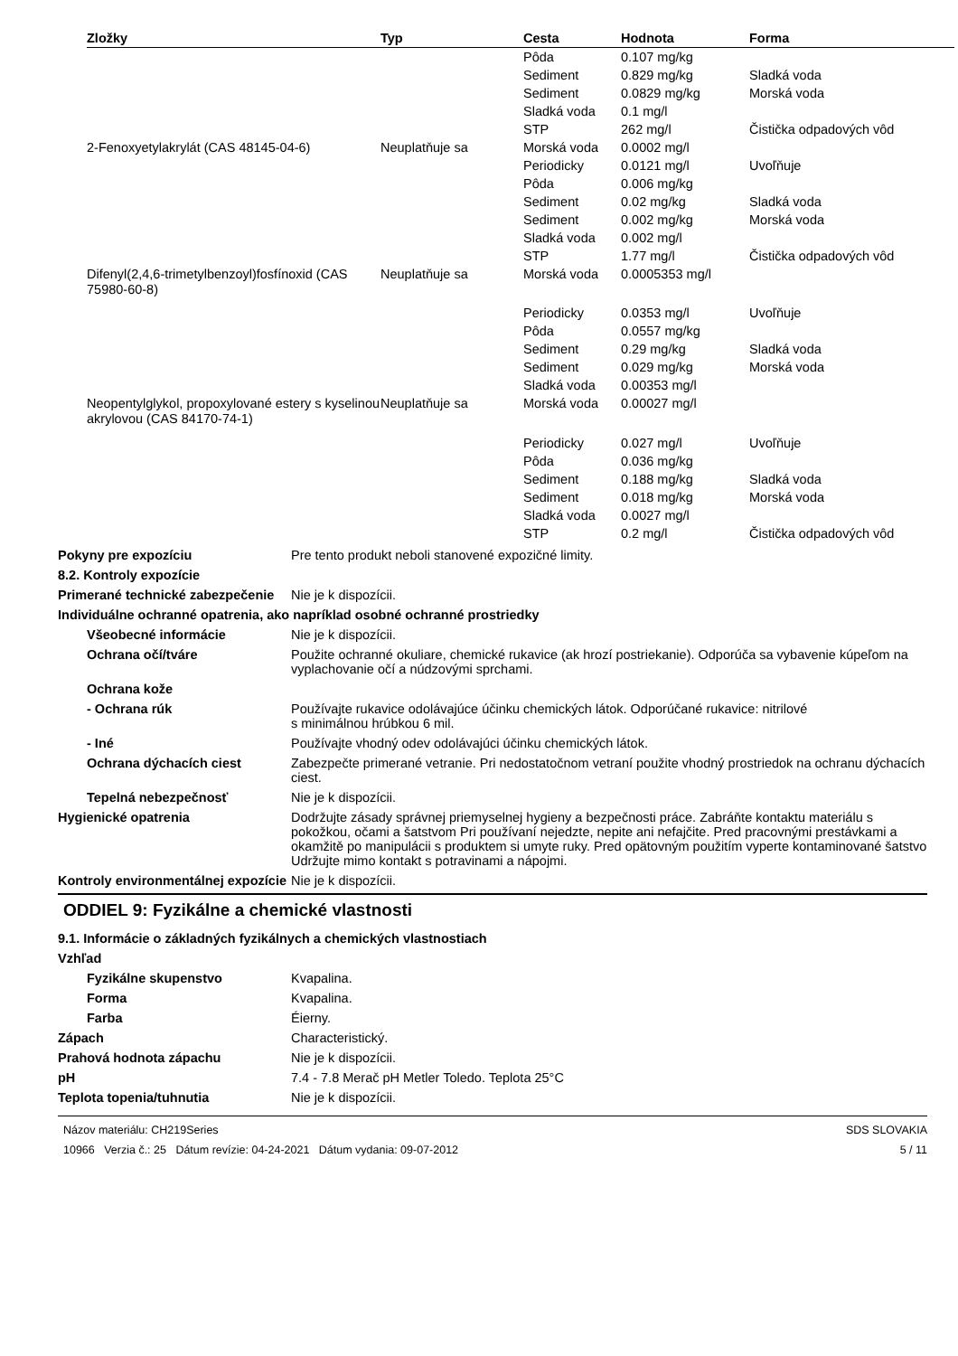| Zložky | Typ | Cesta | Hodnota | Forma |
| --- | --- | --- | --- | --- |
| | | Pôda | 0.107 mg/kg | |
| | | Sediment | 0.829 mg/kg | Sladká voda |
| | | Sediment | 0.0829 mg/kg | Morská voda |
| | | Sladká voda | 0.1 mg/l | |
| | | STP | 262 mg/l | Čistička odpadových vôd |
| 2-Fenoxyetylakrylát (CAS 48145-04-6) | Neuplatňuje sa | Morská voda | 0.0002 mg/l | |
| | | Periodicky | 0.0121 mg/l | Uvoľňuje |
| | | Pôda | 0.006 mg/kg | |
| | | Sediment | 0.02 mg/kg | Sladká voda |
| | | Sediment | 0.002 mg/kg | Morská voda |
| | | Sladká voda | 0.002 mg/l | |
| | | STP | 1.77 mg/l | Čistička odpadových vôd |
| Difenyl(2,4,6-trimetylbenzoyl)fosfínoxid (CAS 75980-60-8) | Neuplatňuje sa | Morská voda | 0.0005353 mg/l | |
| | | Periodicky | 0.0353 mg/l | Uvoľňuje |
| | | Pôda | 0.0557 mg/kg | |
| | | Sediment | 0.29 mg/kg | Sladká voda |
| | | Sediment | 0.029 mg/kg | Morská voda |
| | | Sladká voda | 0.00353 mg/l | |
| Neopentylglykol, propoxylované estery s kyselinou akrylovou (CAS 84170-74-1) | Neuplatňuje sa | Morská voda | 0.00027 mg/l | |
| | | Periodicky | 0.027 mg/l | Uvoľňuje |
| | | Pôda | 0.036 mg/kg | |
| | | Sediment | 0.188 mg/kg | Sladká voda |
| | | Sediment | 0.018 mg/kg | Morská voda |
| | | Sladká voda | 0.0027 mg/l | |
| | | STP | 0.2 mg/l | Čistička odpadových vôd |
Pokyny pre expozíciu Pre tento produkt neboli stanovené expozičné limity.
8.2. Kontroly expozície
Primerané technické zabezpečenie
Nie je k dispozícii.
Individuálne ochranné opatrenia, ako napríklad osobné ochranné prostriedky
Všeobecné informácie Nie je k dispozícii.
Ochrana očí/tváre Použite ochranné okuliare, chemické rukavice (ak hrozí postriekanie). Odporúča sa vybavenie kúpeľom na vyplachovanie očí a núdzovými sprchami.
Ochrana kože
- Ochrana rúk Používajte rukavice odolávajúce účinku chemických látok. Odporúčané rukavice: nitrilové
s minimálnou hrúbkou 6 mil.
- Iné Používajte vhodný odev odolávajúci účinku chemických látok.
Ochrana dýchacích ciest Zabezpečte primerané vetranie. Pri nedostatočnom vetraní použite vhodný prostriedok na ochranu dýchacích ciest.
Tepelná nebezpečnosť Nie je k dispozícii.
Hygienické opatrenia Dodržujte zásady správnej priemyselnej hygieny a bezpečnosti práce. Zabráňte kontaktu materiálu s pokožkou, očami a šatstvom Pri používaní nejedzte, nepite ani nefajčite. Pred pracovnými prestávkami a okamžitě po manipulácii s produktem si umyte ruky. Pred opätovným použitím vyperte kontaminované šatstvo Udržujte mimo kontakt s potravinami a nápojmi.
Kontroly environmentálnej expozície
Nie je k dispozícii.
ODDIEL 9: Fyzikálne a chemické vlastnosti
9.1. Informácie o základných fyzikálnych a chemických vlastnostiach
Vzhľad
Fyzikálne skupenstvo Kvapalina.
Forma Kvapalina.
Farba Éierny.
Zápach Characteristický.
Prahová hodnota zápachu Nie je k dispozícii.
pH 7.4 - 7.8 Merač pH Metler Toledo. Teplota 25°C
Teplota topenia/tuhnutia Nie je k dispozícii.
Názov materiálu: CH219Series
10966 Verzia č.: 25 Dátum revízie: 04-24-2021 Dátum vydania: 09-07-2012
SDS SLOVAKIA
5 / 11